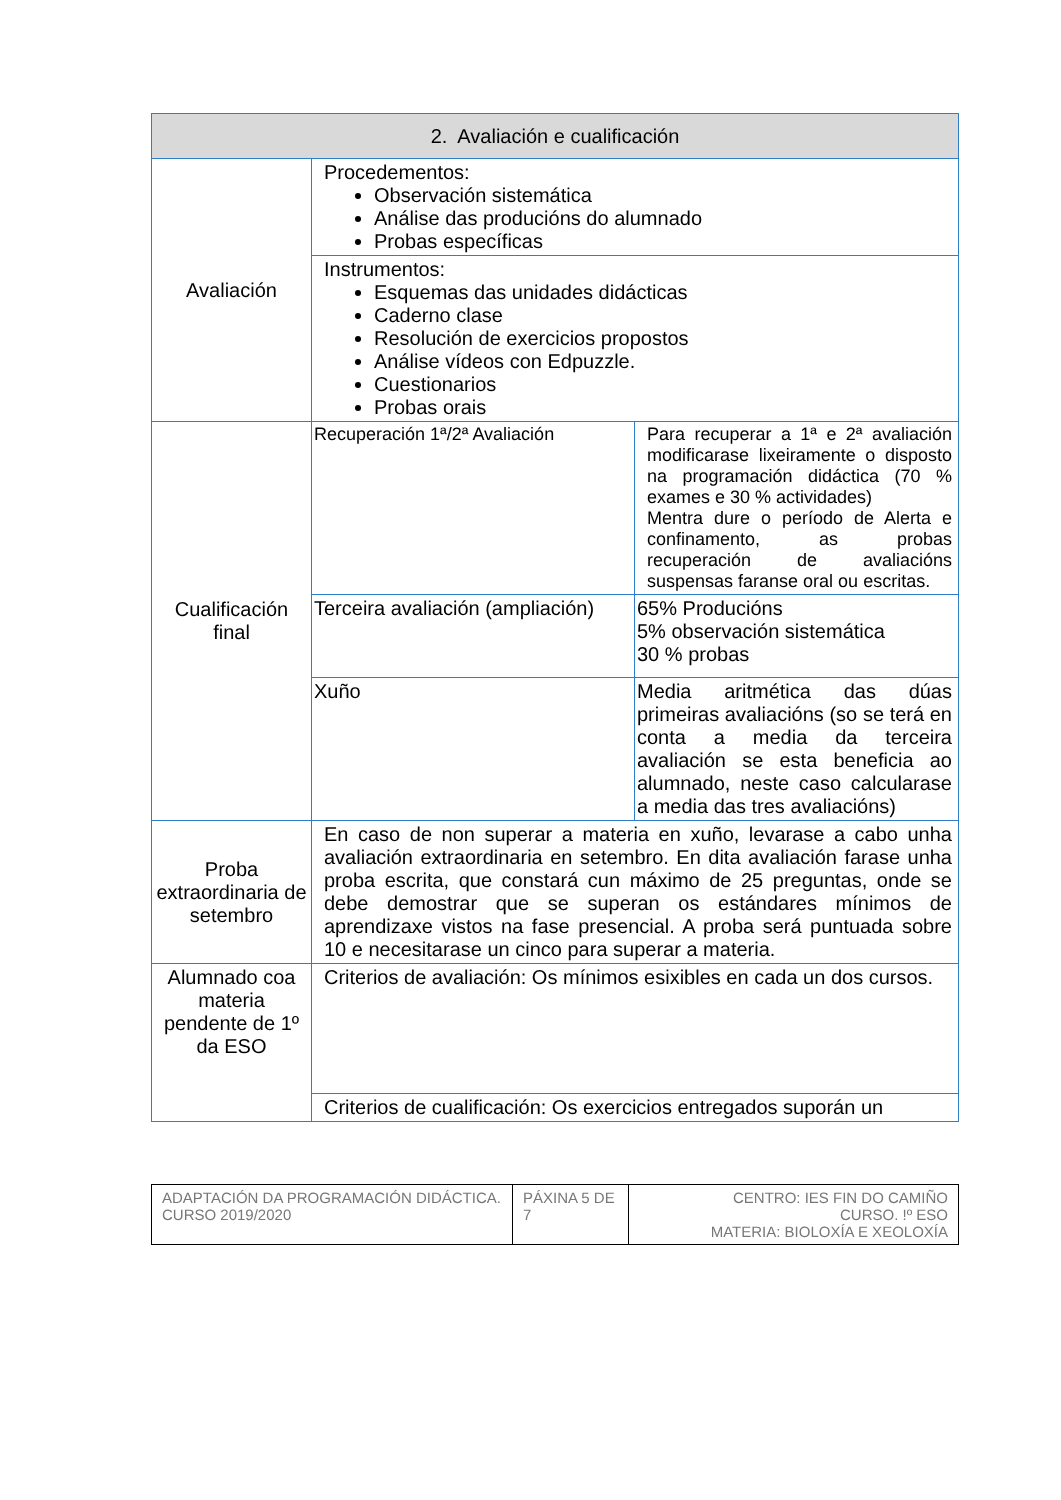| 2. Avaliación e cualificación | | |
| Avaliación | Procedementos: Observación sistemática Análise das producións do alumnado Probas específicas | |
| | Instrumentos: Esquemas das unidades didácticas Caderno clase Resolución de exercicios propostos Análise vídeos con Edpuzzle. Cuestionarios Probas orais | |
| Cualificación final | Recuperación 1ª/2ª Avaliación | Para recuperar a 1ª e 2ª avaliación modificarase lixeiramente o disposto na programación didáctica (70 % exames e 30 % actividades) Mentra dure o período de Alerta e confinamento, as probas recuperación de avaliacións suspensas faranse oral ou escritas. |
| | Terceira avaliación (ampliación) | 65% Producións 5% observación sistemática 30 % probas |
| | Xuño | Media aritmética das dúas primeiras avaliacións (so se terá en conta a media da terceira avaliación se esta beneficia ao alumnado, neste caso calcularase a media das tres avaliacións) |
| Proba extraordinaria de setembro | En caso de non superar a materia en xuño, levarase a cabo unha avaliación extraordinaria en setembro. En dita avaliación farase unha proba escrita, que constará cun máximo de 25 preguntas, onde se debe demostrar que se superan os estándares mínimos de aprendizaxe vistos na fase presencial. A proba será puntuada sobre 10 e necesitarase un cinco para superar a materia. | |
| Alumnado coa materia pendente de 1º da ESO | Criterios de avaliación: Os mínimos esixibles en cada un dos cursos. | |
| | Criterios de cualificación: Os exercicios entregados suporán un | |
| ADAPTACIÓN DA PROGRAMACIÓN DIDÁCTICA. CURSO 2019/2020 | PÁXINA 5 DE 7 | CENTRO: IES FIN DO CAMIÑO CURSO. !º ESO MATERIA: BIOLOXÍA E XEOLOXÍA |